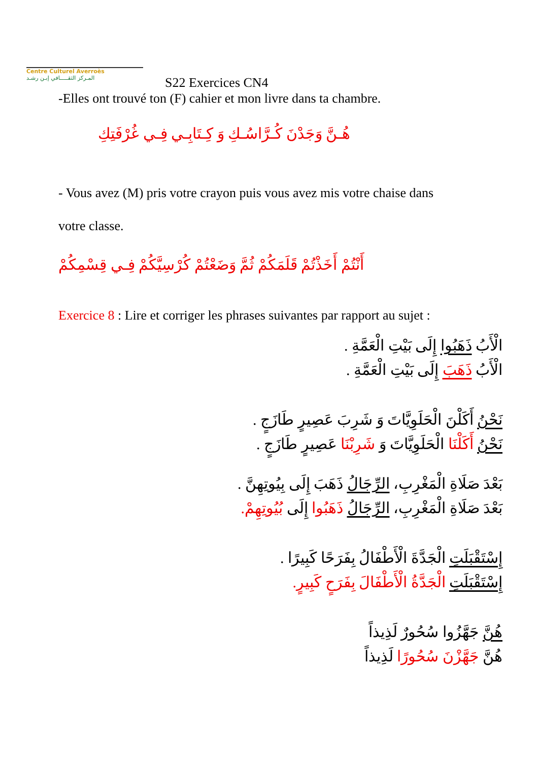Centre Culturel Averroès
المـركز الثقـــــافي إبـن رشـد
S22 Exercices CN4
-Elles ont trouvé ton (F) cahier et mon livre dans ta chambre.
هُـنَّ وَجَدْنَ كُـرَّاسُـكِ وَ كِـتَابِـي فِـي غُرْفَتِكِ
- Vous avez (M) pris votre crayon puis vous avez mis votre chaise dans
votre classe.
أَنْتُمْ أَخَذْتُمْ قَلَمَكُمْ ثُمَّ وَضَعْتُمْ كُرْسِيَّكُمْ فِـي قِسْمِكُمْ
Exercice 8 : Lire et corriger les phrases suivantes par rapport au sujet :
الْأَبُ ذَهَبُوا إِلَى بَيْتِ الْعَمَّةِ .
الْأَبُ ذَهَبَ إِلَى بَيْتِ الْعَمَّةِ .
نَحْنُ أَكَلْنَ الْحَلَوِيَّاتَ وَ شَرِبَ عَصِيرٍ طَازَجٍ .
نَحْنُ أَكَلْنَا الْحَلَوِيَّاتَ وَ شَرِبْنَا عَصِيرٍ طَازَجٍ .
بَعْدَ صَلَاةِ الْمَغْرِبِ، الرِّجَالُ ذَهَبَ إِلَى بِيُوتِهِنَّ .
بَعْدَ صَلَاةِ الْمَغْرِبِ، الرِّجَالُ ذَهَبُوا إِلَى بُيُوتِهِمْ.
إِسْتَقْبَلَتِ الْجَدَّةَ الْأَطْفَالُ بِفَرَحًا كَبِيرًا .
إِسْتَقْبَلَتِ الْجَدَّةُ الْأَطْفَالَ بِفَرَحٍ كَبِيرٍ.
هُنَّ جَهَّزُوا سُحُورٌ لَذِيذاً
هُنَّ جَهَّزْنَ سُحُورًا لَذِيذاً